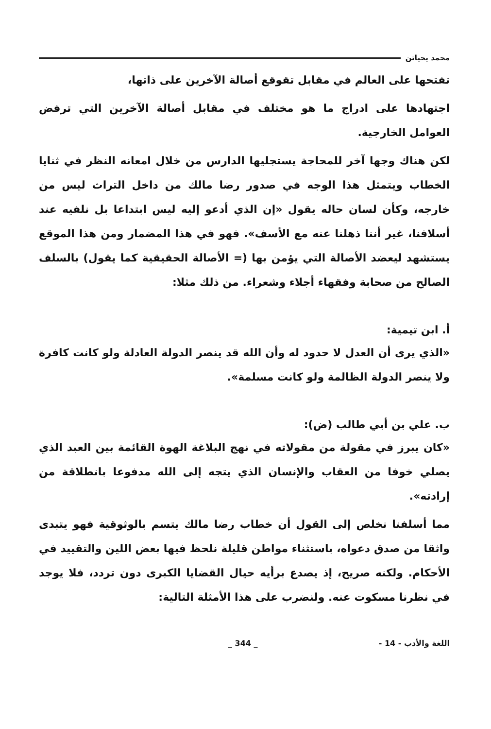محمد يحياتن
تفتحها على العالم في مقابل تقوقع أصالة الآخرين على ذاتها،
اجتهادها على ادراج ما هو مختلف في مقابل أصالة الآخرين التي ترفض العوامل الخارجية.
لكن هناك وجها آخر للمحاجة يستجليها الدارس من خلال امعانه النظر في ثنايا الخطاب ويتمثل هذا الوجه في صدور رضا مالك من داخل التراث ليس من خارجه، وكأن لسان حاله يقول «إن الذي أدعو إليه ليس ابتداعا بل نلفيه عند أسلافنا، غير أننا ذهلنا عنه مع الأسف». فهو في هذا المضمار ومن هذا الموقع يستشهد ليعضد الأصالة التي يؤمن بها (= الأصالة الحقيقية كما يقول) بالسلف الصالح من صحابة وفقهاء أجلاء وشعراء. من ذلك مثلا:
أ. ابن تيمية:
«الذي يرى أن العدل لا حدود له وأن الله قد ينصر الدولة العادلة ولو كانت كافرة ولا ينصر الدولة الظالمة ولو كانت مسلمة».
ب. علي بن أبي طالب (ض):
«كان يبرز في مقولة من مقولاته في نهج البلاغة الهوة القائمة بين العبد الذي يصلي خوفا من العقاب والإنسان الذي يتجه إلى الله مدفوعا بانطلاقة من إرادته».
مما أسلفنا نخلص إلى القول أن خطاب رضا مالك يتسم بالوثوقية فهو يتبدى واثقا من صدق دعواه، باستثناء مواطن قليلة نلحظ فيها بعض اللين والتقييد في الأحكام. ولكنه صريح، إذ يصدع برأيه حيال القضايا الكبرى دون تردد، فلا يوجد في نظرنا مسكوت عنه. ولنضرب على هذا الأمثلة التالية:
_ 344 _ - 14 - اللغة والأدب